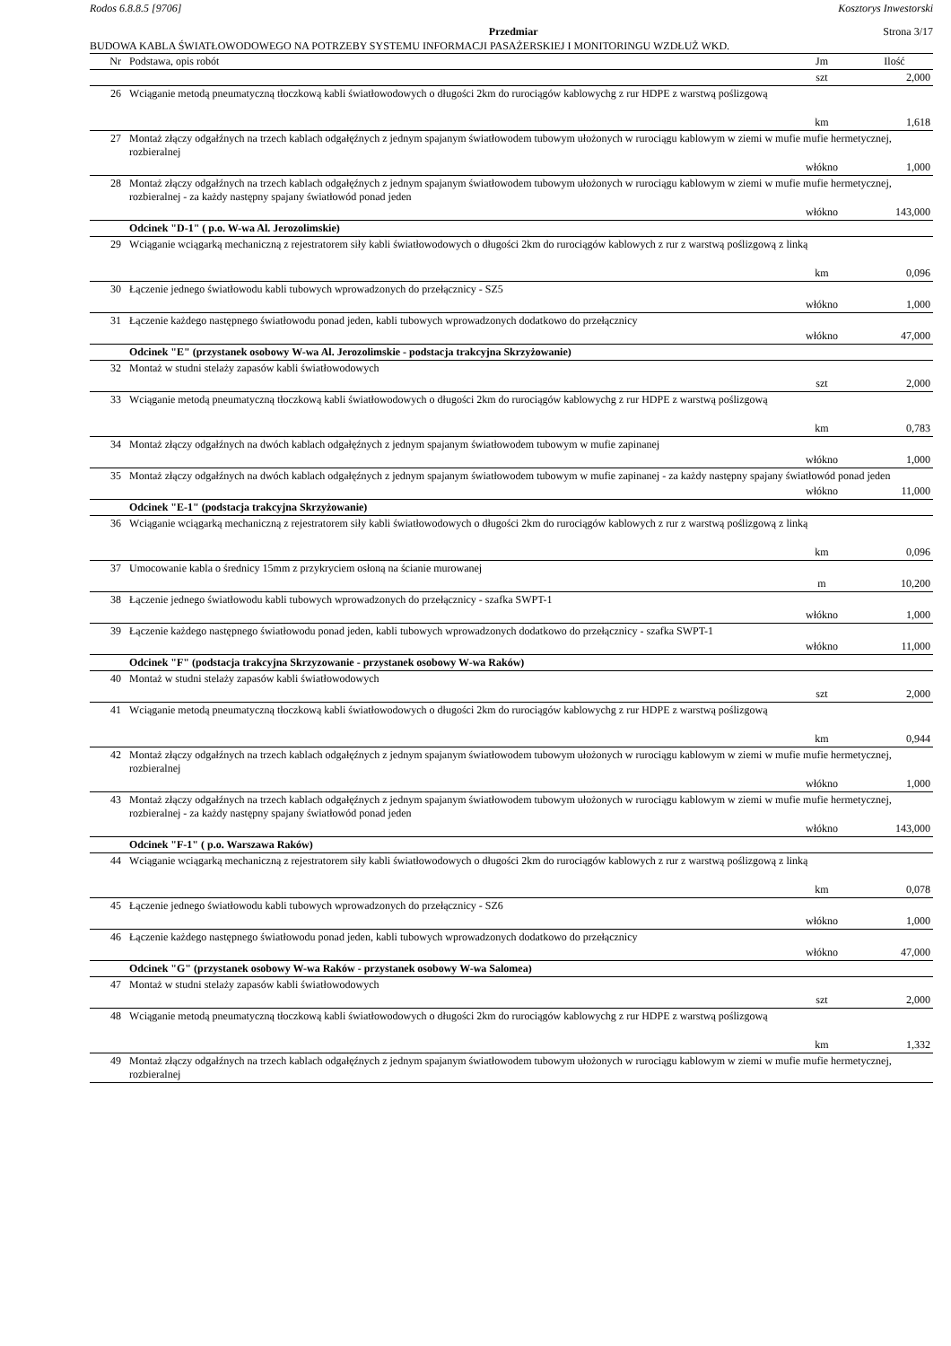Rodos 6.8.8.5 [9706] Kosztorys Inwestorski
Przedmiar Strona 3/17
BUDOWA KABLA ŚWIATŁOWODOWEGO NA POTRZEBY SYSTEMU INFORMACJI PASAŻERSKIEJ I MONITORINGU WZDŁUŻ WKD.
| Nr | Podstawa, opis robót | Jm | Ilość |
| --- | --- | --- | --- |
| | | szt | 2,000 |
| 26 | Wciąganie metodą pneumatyczną tłoczkową kabli światłowodowych o długości 2km do rurociągów kablowychg z rur HDPE z warstwą poślizgową | | |
| | | km | 1,618 |
| 27 | Montaż złączy odgałźnych na trzech kablach odgałęźnych z jednym spajanym światłowodem tubowym ułożonych w rurociągu kablowym w ziemi w mufie mufie hermetycznej, rozbieralnej | | |
| | | włókno | 1,000 |
| 28 | Montaż złączy odgałźnych na trzech kablach odgałęźnych z jednym spajanym światłowodem tubowym ułożonych w rurociągu kablowym w ziemi w mufie mufie hermetycznej, rozbieralnej - za każdy następny spajany światłowód ponad jeden | | |
| | | włókno | 143,000 |
| | Odcinek "D-1" ( p.o. W-wa Al. Jerozolimskie) | | |
| 29 | Wciąganie wciągarką mechaniczną z rejestratorem siły kabli światłowodowych o długości 2km do rurociągów kablowych z rur z warstwą poślizgową z linką | | |
| | | km | 0,096 |
| 30 | Łączenie jednego światłowodu kabli tubowych wprowadzonych do przełącznicy - SZ5 | | |
| | | włókno | 1,000 |
| 31 | Łączenie każdego następnego światłowodu ponad jeden, kabli tubowych wprowadzonych dodatkowo do przełącznicy | | |
| | | włókno | 47,000 |
| | Odcinek "E" (przystanek osobowy W-wa Al. Jerozolimskie - podstacja trakcyjna Skrzyżowanie) | | |
| 32 | Montaż w studni stelaży zapasów kabli światłowodowych | | |
| | | szt | 2,000 |
| 33 | Wciąganie metodą pneumatyczną tłoczkową kabli światłowodowych o długości 2km do rurociągów kablowychg z rur HDPE z warstwą poślizgową | | |
| | | km | 0,783 |
| 34 | Montaż złączy odgałźnych na dwóch kablach odgałęźnych z jednym spajanym światłowodem tubowym w mufie zapinanej | | |
| | | włókno | 1,000 |
| 35 | Montaż złączy odgałźnych na dwóch kablach odgałęźnych z jednym spajanym światłowodem tubowym w mufie zapinanej - za każdy następny spajany światłowód ponad jeden | | |
| | | włókno | 11,000 |
| | Odcinek "E-1" (podstacja trakcyjna Skrzyżowanie) | | |
| 36 | Wciąganie wciągarką mechaniczną z rejestratorem siły kabli światłowodowych o długości 2km do rurociągów kablowych z rur z warstwą poślizgową z linką | | |
| | | km | 0,096 |
| 37 | Umocowanie kabla o średnicy 15mm z przykryciem osłoną na ścianie murowanej | | |
| | | m | 10,200 |
| 38 | Łączenie jednego światłowodu kabli tubowych wprowadzonych do przełącznicy - szafka SWPT-1 | | |
| | | włókno | 1,000 |
| 39 | Łączenie każdego następnego światłowodu ponad jeden, kabli tubowych wprowadzonych dodatkowo do przełącznicy - szafka SWPT-1 | | |
| | | włókno | 11,000 |
| | Odcinek "F" (podstacja trakcyjna Skrzyzowanie - przystanek osobowy W-wa Raków) | | |
| 40 | Montaż w studni stelaży zapasów kabli światłowodowych | | |
| | | szt | 2,000 |
| 41 | Wciąganie metodą pneumatyczną tłoczkową kabli światłowodowych o długości 2km do rurociągów kablowychg z rur HDPE z warstwą poślizgową | | |
| | | km | 0,944 |
| 42 | Montaż złączy odgałźnych na trzech kablach odgałęźnych z jednym spajanym światłowodem tubowym ułożonych w rurociągu kablowym w ziemi w mufie mufie hermetycznej, rozbieralnej | | |
| | | włókno | 1,000 |
| 43 | Montaż złączy odgałźnych na trzech kablach odgałęźnych z jednym spajanym światłowodem tubowym ułożonych w rurociągu kablowym w ziemi w mufie mufie hermetycznej, rozbieralnej - za każdy następny spajany światłowód ponad jeden | | |
| | | włókno | 143,000 |
| | Odcinek "F-1" ( p.o. Warszawa Raków) | | |
| 44 | Wciąganie wciągarką mechaniczną z rejestratorem siły kabli światłowodowych o długości 2km do rurociągów kablowych z rur z warstwą poślizgową z linką | | |
| | | km | 0,078 |
| 45 | Łączenie jednego światłowodu kabli tubowych wprowadzonych do przełącznicy - SZ6 | | |
| | | włókno | 1,000 |
| 46 | Łączenie każdego następnego światłowodu ponad jeden, kabli tubowych wprowadzonych dodatkowo do przełącznicy | | |
| | | włókno | 47,000 |
| | Odcinek "G" (przystanek osobowy W-wa Raków - przystanek osobowy W-wa Salomea) | | |
| 47 | Montaż w studni stelaży zapasów kabli światłowodowych | | |
| | | szt | 2,000 |
| 48 | Wciąganie metodą pneumatyczną tłoczkową kabli światłowodowych o długości 2km do rurociągów kablowychg z rur HDPE z warstwą poślizgową | | |
| | | km | 1,332 |
| 49 | Montaż złączy odgałźnych na trzech kablach odgałęźnych z jednym spajanym światłowodem tubowym ułożonych w rurociągu kablowym w ziemi w mufie mufie hermetycznej, rozbieralnej | | |